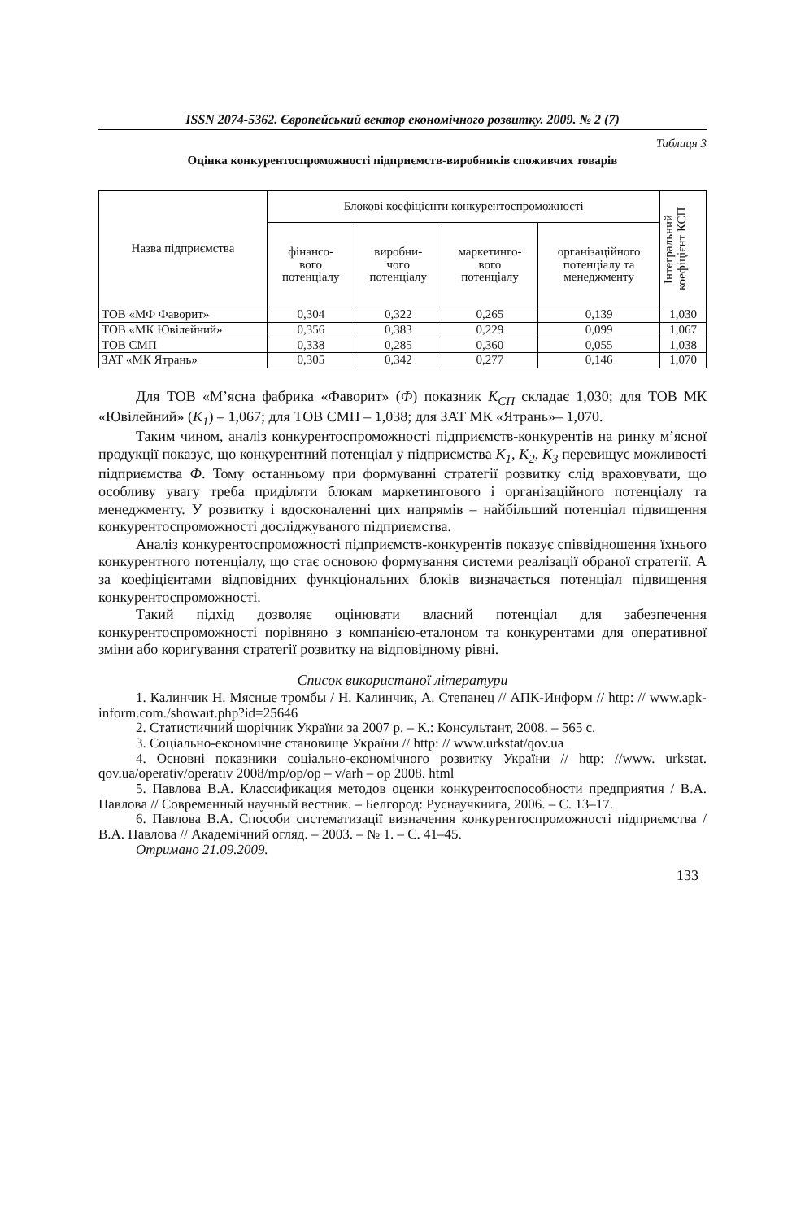ISSN 2074-5362. Європейський вектор економічного розвитку. 2009. № 2 (7)
Таблиця 3
Оцінка конкурентоспроможності підприємств-виробників споживчих товарів
| Назва підприємства | Блокові коефіцієнти конкурентоспроможності | | | | Інтегральний коефіцієнт КСП |
| --- | --- | --- | --- | --- | --- |
| | фінансо- вого потенціалу | виробни- чого потенціалу | маркетинго- вого потенціалу | організаційного потенціалу та менеджменту | |
| ТОВ «МФ Фаворит» | 0,304 | 0,322 | 0,265 | 0,139 | 1,030 |
| ТОВ «МК Ювілейний» | 0,356 | 0,383 | 0,229 | 0,099 | 1,067 |
| ТОВ СМП | 0,338 | 0,285 | 0,360 | 0,055 | 1,038 |
| ЗАТ «МК Ятрань» | 0,305 | 0,342 | 0,277 | 0,146 | 1,070 |
Для ТОВ «М’ясна фабрика «Фаворит» (Ф) показник К<sub>СП</sub> складає 1,030; для ТОВ МК «Ювілейний» (К<sub>1</sub>) – 1,067; для ТОВ СМП – 1,038; для ЗАТ МК «Ятрань»– 1,070.
Таким чином, аналіз конкурентоспроможності підприємств-конкурентів на ринку м’ясної продукції показує, що конкурентний потенціал у підприємства К<sub>1</sub>, К<sub>2</sub>, К<sub>3</sub> перевищує можливості підприємства Ф. Тому останньому при формуванні стратегії розвитку слід враховувати, що особливу увагу треба приділяти блокам маркетингового і організаційного потенціалу та менеджменту. У розвитку і вдосконаленні цих напрямів – найбільший потенціал підвищення конкурентоспроможності досліджуваного підприємства.
Аналіз конкурентоспроможності підприємств-конкурентів показує співвідношення їхнього конкурентного потенціалу, що стає основою формування системи реалізації обраної стратегії. А за коефіцієнтами відповідних функціональних блоків визначається потенціал підвищення конкурентоспроможності.
Такий підхід дозволяє оцінювати власний потенціал для забезпечення конкурентоспроможності порівняно з компанією-еталоном та конкурентами для оперативної зміни або коригування стратегії розвитку на відповідному рівні.
Список використаної літератури
1. Калинчик Н. Мясные тромбы / Н. Калинчик, А. Степанец // АПК-Информ // http: // www.apk-inform.com./showart.php?id=25646
2. Статистичний щорічник України за 2007 р. – К.: Консультант, 2008. – 565 с.
3. Соціально-економічне становище України // http: // www.urkstat/qov.ua
4. Основні показники соціально-економічного розвитку України // http: //www. urkstat. qov.ua/operativ/operativ 2008/mp/op/op – v/arh – op 2008. html
5. Павлова В.А. Классификация методов оценки конкурентоспособности предприятия / В.А. Павлова // Современный научный вестник. – Белгород: Руснаучкнига, 2006. – С. 13–17.
6. Павлова В.А. Способи систематизації визначення конкурентоспроможності підприємства / В.А. Павлова // Академічний огляд. – 2003. – № 1. – С. 41–45.
Отримано 21.09.2009.
133